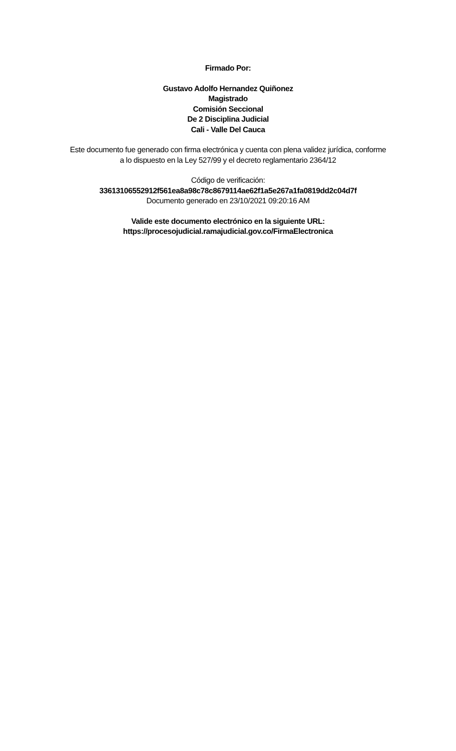Firmado Por:
Gustavo Adolfo Hernandez Quiñonez
Magistrado
Comisión Seccional
De 2 Disciplina Judicial
Cali - Valle Del Cauca
Este documento fue generado con firma electrónica y cuenta con plena validez jurídica, conforme a lo dispuesto en la Ley 527/99 y el decreto reglamentario 2364/12
Código de verificación:
33613106552912f561ea8a98c78c8679114ae62f1a5e267a1fa0819dd2c04d7f
Documento generado en 23/10/2021 09:20:16 AM
Valide este documento electrónico en la siguiente URL:
https://procesojudicial.ramajudicial.gov.co/FirmaElectronica